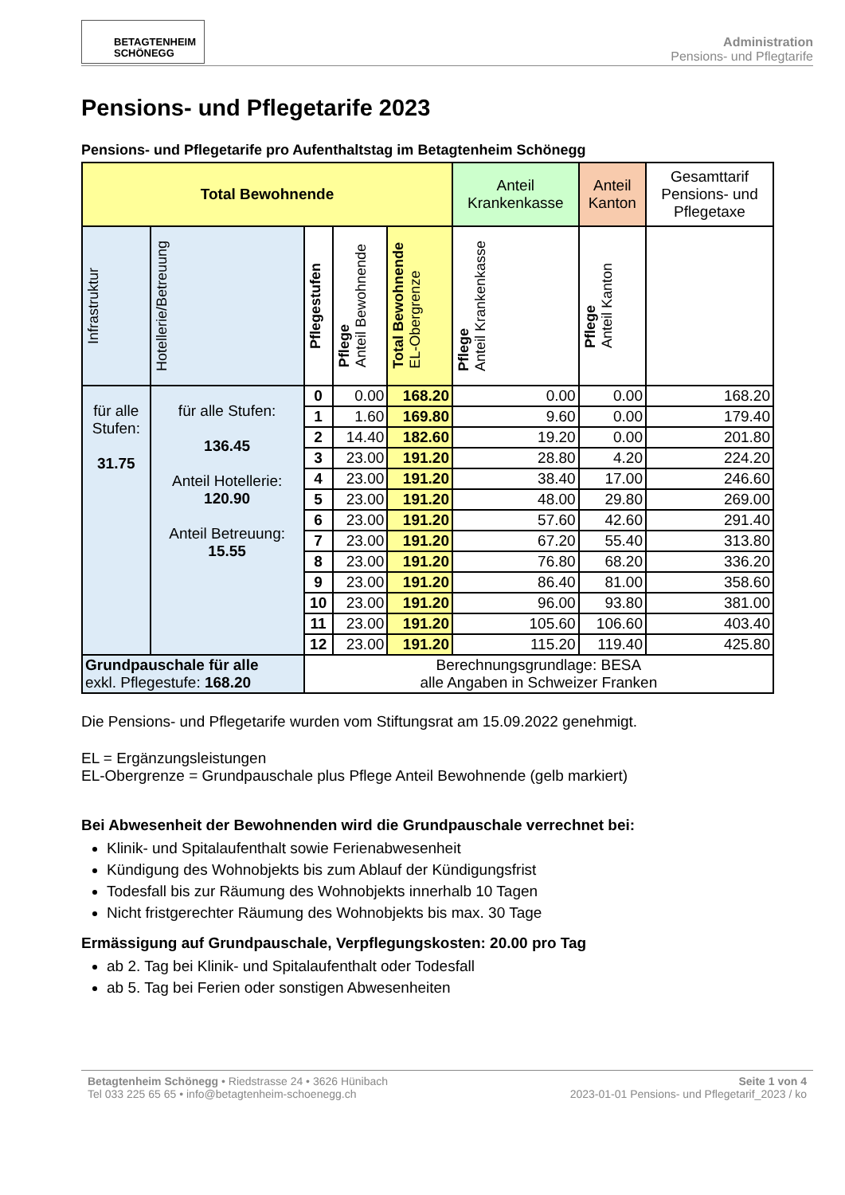BETAGTENHEIM
SCHÖNEGG
Administration
Pensions- und Pflegtarife
Pensions- und Pflegetarife 2023
Pensions- und Pflegetarife pro Aufenthaltstag im Betagtenheim Schönegg
| Total Bewohnende | | | | | Anteil Krankenkasse | Anteil Kanton | Gesamttarif Pensions- und Pflegetaxe |
| --- | --- | --- | --- | --- | --- | --- | --- |
| Infrastruktur | Hotellerie/Betreuung | Pflegestufen | Pflege Anteil Bewohnende | Total Bewohnende EL-Obergrenze | Pflege Anteil Krankenkasse | Pflege Anteil Kanton | |
| für alle Stufen: 31.75 | für alle Stufen: 136.45 Anteil Hotellerie: 120.90 Anteil Betreuung: 15.55 | 0 | 0.00 | 168.20 | 0.00 | 0.00 | 168.20 |
| | | 1 | 1.60 | 169.80 | 9.60 | 0.00 | 179.40 |
| | | 2 | 14.40 | 182.60 | 19.20 | 0.00 | 201.80 |
| | | 3 | 23.00 | 191.20 | 28.80 | 4.20 | 224.20 |
| | | 4 | 23.00 | 191.20 | 38.40 | 17.00 | 246.60 |
| | | 5 | 23.00 | 191.20 | 48.00 | 29.80 | 269.00 |
| | | 6 | 23.00 | 191.20 | 57.60 | 42.60 | 291.40 |
| | | 7 | 23.00 | 191.20 | 67.20 | 55.40 | 313.80 |
| | | 8 | 23.00 | 191.20 | 76.80 | 68.20 | 336.20 |
| | | 9 | 23.00 | 191.20 | 86.40 | 81.00 | 358.60 |
| | | 10 | 23.00 | 191.20 | 96.00 | 93.80 | 381.00 |
| | | 11 | 23.00 | 191.20 | 105.60 | 106.60 | 403.40 |
| | | 12 | 23.00 | 191.20 | 115.20 | 119.40 | 425.80 |
| Grundpauschale für alle exkl. Pflegestufe: 168.20 | | Berechnungsgrundlage: BESA alle Angaben in Schweizer Franken | | | | | |
Die Pensions- und Pflegetarife wurden vom Stiftungsrat am 15.09.2022 genehmigt.
EL = Ergänzungsleistungen
EL-Obergrenze = Grundpauschale plus Pflege Anteil Bewohnende (gelb markiert)
Bei Abwesenheit der Bewohnenden wird die Grundpauschale verrechnet bei:
Klinik- und Spitalaufenthalt sowie Ferienabwesenheit
Kündigung des Wohnobjekts bis zum Ablauf der Kündigungsfrist
Todesfall bis zur Räumung des Wohnobjekts innerhalb 10 Tagen
Nicht fristgerechter Räumung des Wohnobjekts bis max. 30 Tage
Ermässigung auf Grundpauschale, Verpflegungskosten: 20.00 pro Tag
ab 2. Tag bei Klinik- und Spitalaufenthalt oder Todesfall
ab 5. Tag bei Ferien oder sonstigen Abwesenheiten
Betagtenheim Schönegg • Riedstrasse 24 • 3626 Hünibach
Tel 033 225 65 65 • info@betagtenheim-schoenegg.ch
Seite 1 von 4
2023-01-01 Pensions- und Pflegetarif_2023 / ko